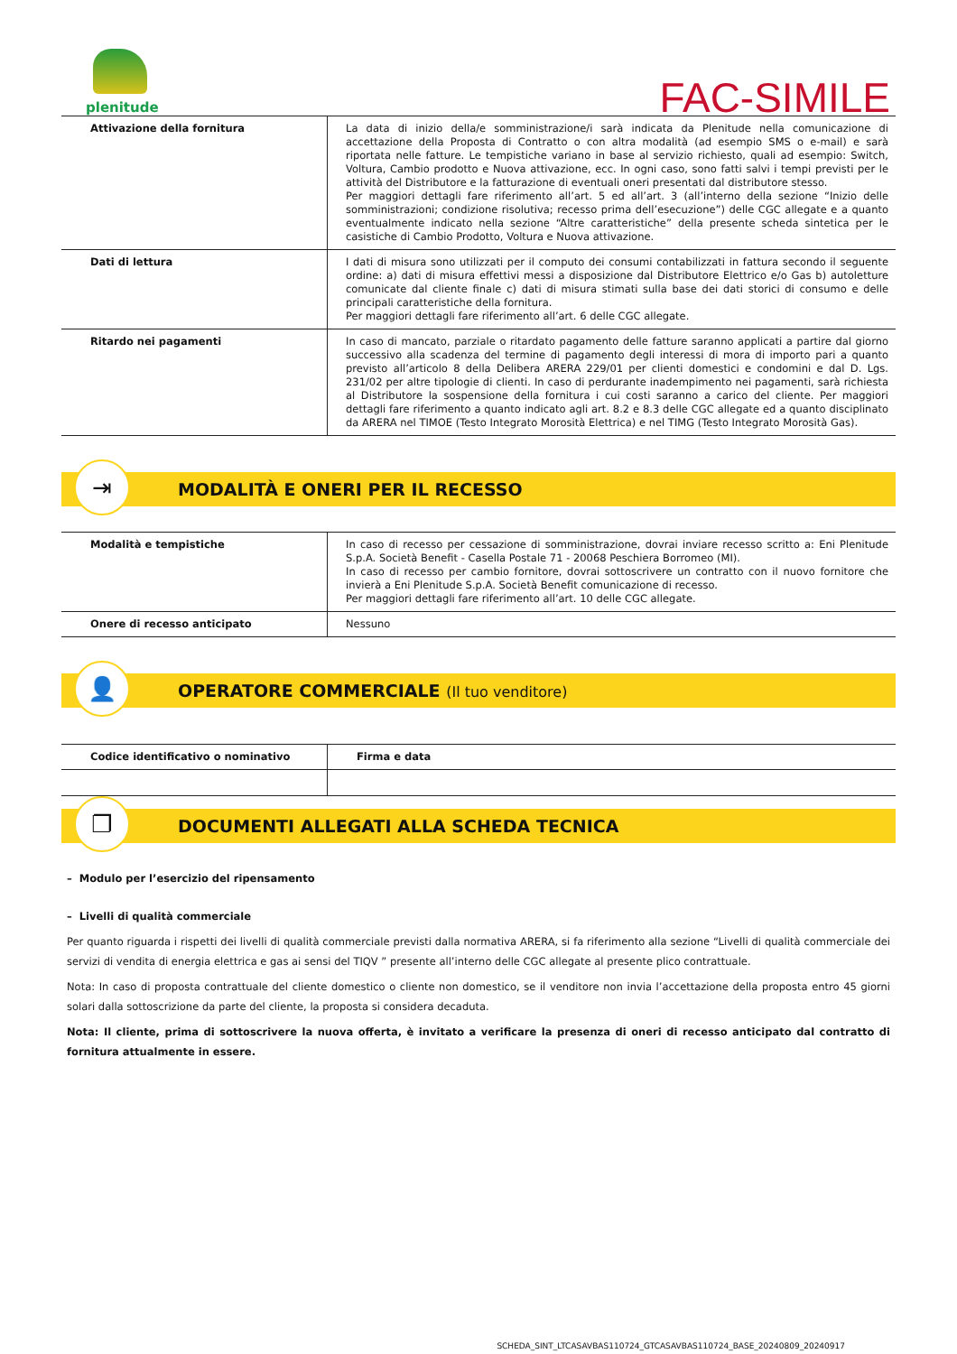plenitude
FAC-SIMILE
| Attivazione della fornitura | La data di inizio della/e somministrazione/i sarà indicata da Plenitude nella comunicazione di accettazione della Proposta di Contratto o con altra modalità (ad esempio SMS o e-mail) e sarà riportata nelle fatture. Le tempistiche variano in base al servizio richiesto, quali ad esempio: Switch, Voltura, Cambio prodotto e Nuova attivazione, ecc. In ogni caso, sono fatti salvi i tempi previsti per le attività del Distributore e la fatturazione di eventuali oneri presentati dal distributore stesso. Per maggiori dettagli fare riferimento all’art. 5 ed all’art. 3 (all’interno della sezione “Inizio delle somministrazioni; condizione risolutiva; recesso prima dell’esecuzione”) delle CGC allegate e a quanto eventualmente indicato nella sezione “Altre caratteristiche” della presente scheda sintetica per le casistiche di Cambio Prodotto, Voltura e Nuova attivazione. |
| Dati di lettura | I dati di misura sono utilizzati per il computo dei consumi contabilizzati in fattura secondo il seguente ordine: a) dati di misura effettivi messi a disposizione dal Distributore Elettrico e/o Gas b) autoletture comunicate dal cliente finale c) dati di misura stimati sulla base dei dati storici di consumo e delle principali caratteristiche della fornitura. Per maggiori dettagli fare riferimento all’art. 6 delle CGC allegate. |
| Ritardo nei pagamenti | In caso di mancato, parziale o ritardato pagamento delle fatture saranno applicati a partire dal giorno successivo alla scadenza del termine di pagamento degli interessi di mora di importo pari a quanto previsto all’articolo 8 della Delibera ARERA 229/01 per clienti domestici e condomini e dal D. Lgs. 231/02 per altre tipologie di clienti. In caso di perdurante inadempimento nei pagamenti, sarà richiesta al Distributore la sospensione della fornitura i cui costi saranno a carico del cliente. Per maggiori dettagli fare riferimento a quanto indicato agli art. 8.2 e 8.3 delle CGC allegate ed a quanto disciplinato da ARERA nel TIMOE (Testo Integrato Morosità Elettrica) e nel TIMG (Testo Integrato Morosità Gas). |
⇥
MODALITÀ E ONERI PER IL RECESSO
| Modalità e tempistiche | In caso di recesso per cessazione di somministrazione, dovrai inviare recesso scritto a: Eni Plenitude S.p.A. Società Benefit - Casella Postale 71 - 20068 Peschiera Borromeo (MI). In caso di recesso per cambio fornitore, dovrai sottoscrivere un contratto con il nuovo fornitore che invierà a Eni Plenitude S.p.A. Società Benefit comunicazione di recesso. Per maggiori dettagli fare riferimento all’art. 10 delle CGC allegate. |
| Onere di recesso anticipato | Nessuno |
👤
OPERATORE COMMERCIALE (Il tuo venditore)
| Codice identificativo o nominativo | Firma e data |
❐
DOCUMENTI ALLEGATI ALLA SCHEDA TECNICA
– Modulo per l’esercizio del ripensamento
– Livelli di qualità commerciale
Per quanto riguarda i rispetti dei livelli di qualità commerciale previsti dalla normativa ARERA, si fa riferimento alla sezione “Livelli di qualità commerciale dei servizi di vendita di energia elettrica e gas ai sensi del TIQV ” presente all’interno delle CGC allegate al presente plico contrattuale.
Nota: In caso di proposta contrattuale del cliente domestico o cliente non domestico, se il venditore non invia l’accettazione della proposta entro 45 giorni solari dalla sottoscrizione da parte del cliente, la proposta si considera decaduta.
Nota: Il cliente, prima di sottoscrivere la nuova offerta, è invitato a verificare la presenza di oneri di recesso anticipato dal contratto di fornitura attualmente in essere.
SCHEDA_SINT_LTCASAVBAS110724_GTCASAVBAS110724_BASE_20240809_20240917